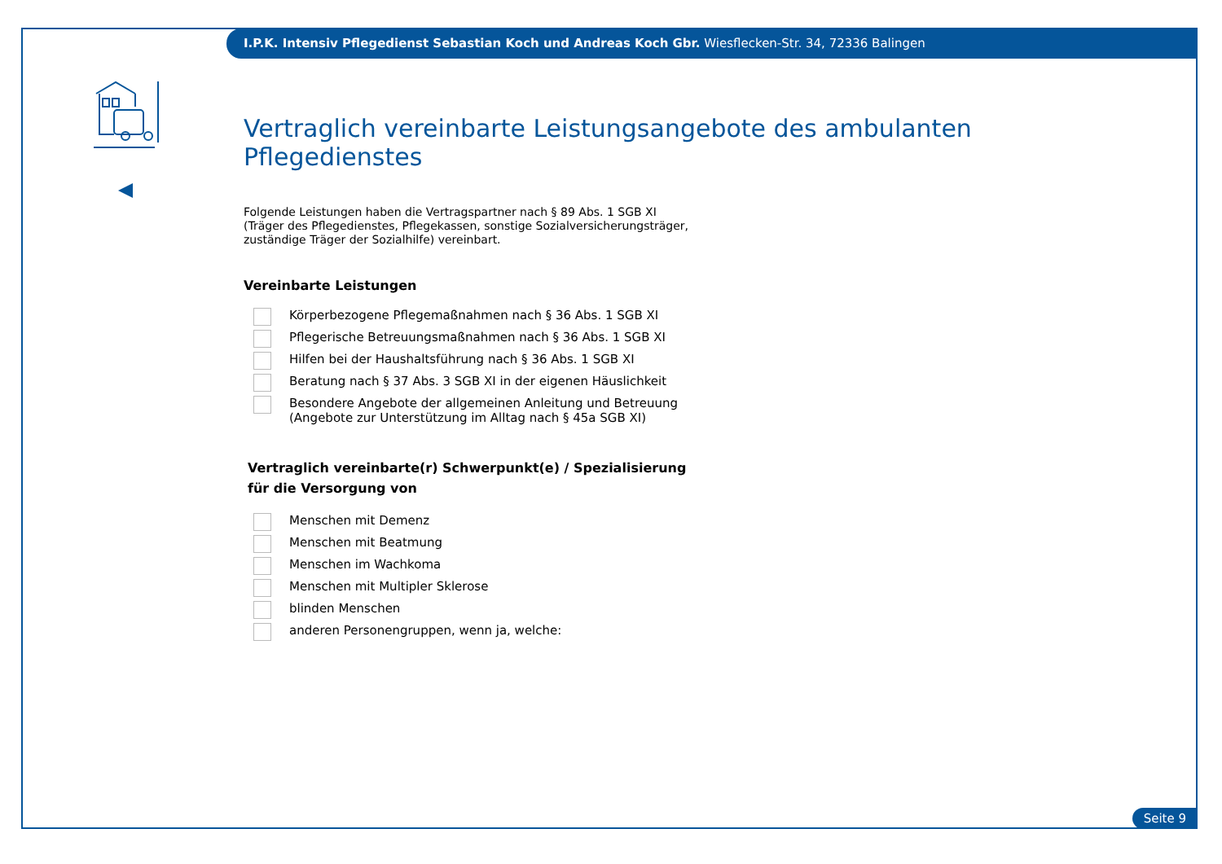I.P.K. Intensiv Pflegedienst Sebastian Koch und Andreas Koch Gbr. Wiesflecken-Str. 34, 72336 Balingen
Vertraglich vereinbarte Leistungsangebote des ambulanten Pflegedienstes
Folgende Leistungen haben die Vertragspartner nach § 89 Abs. 1 SGB XI
(Träger des Pflegedienstes, Pflegekassen, sonstige Sozialversicherungsträger,
zuständige Träger der Sozialhilfe) vereinbart.
Vereinbarte Leistungen
Körperbezogene Pflegemaßnahmen nach § 36 Abs. 1 SGB XI
Pflegerische Betreuungsmaßnahmen nach § 36 Abs. 1 SGB XI
Hilfen bei der Haushaltsführung nach § 36 Abs. 1 SGB XI
Beratung nach § 37 Abs. 3 SGB XI in der eigenen Häuslichkeit
Besondere Angebote der allgemeinen Anleitung und Betreuung
(Angebote zur Unterstützung im Alltag nach § 45a SGB XI)
Vertraglich vereinbarte(r) Schwerpunkt(e) / Spezialisierung
für die Versorgung von
Menschen mit Demenz
Menschen mit Beatmung
Menschen im Wachkoma
Menschen mit Multipler Sklerose
blinden Menschen
anderen Personengruppen, wenn ja, welche:
Seite 9